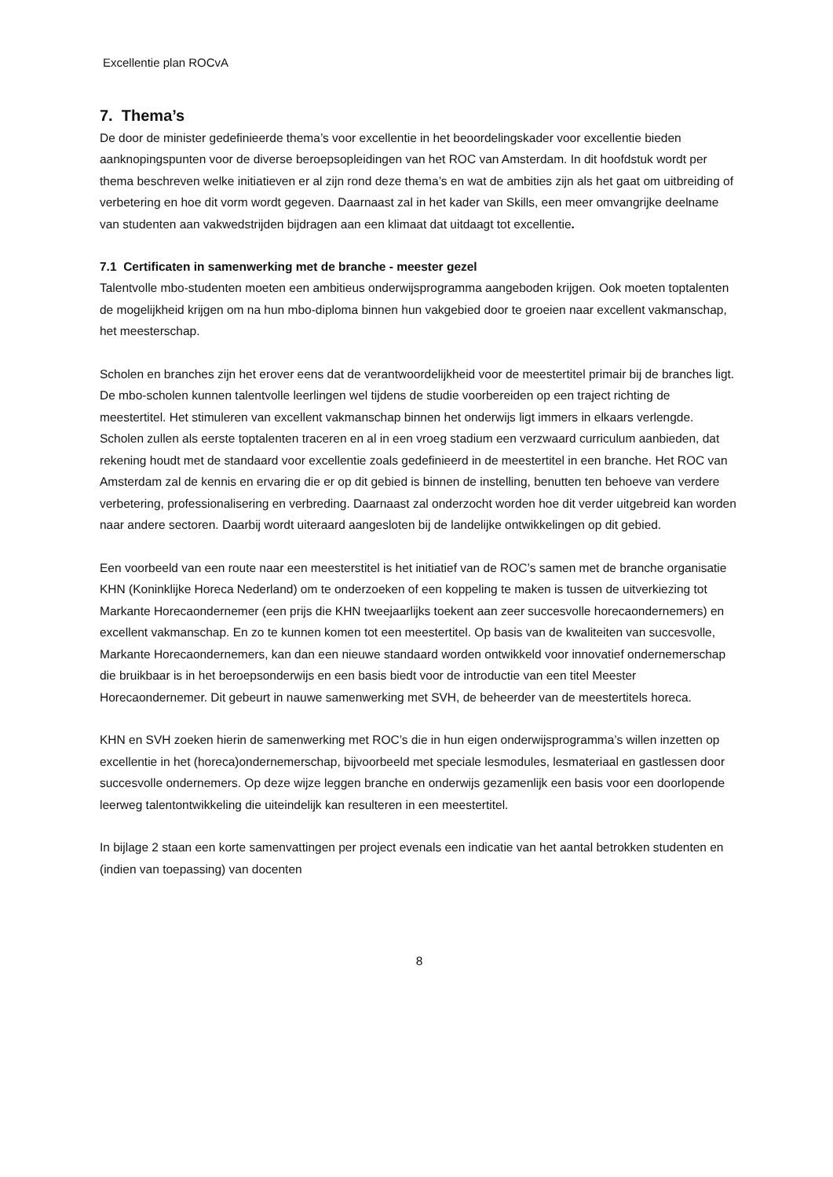Excellentie plan ROCvA
7. Thema’s
De door de minister gedefinieerde thema’s voor excellentie in het beoordelingskader voor excellentie bieden aanknopingspunten voor de diverse beroepsopleidingen van het ROC van Amsterdam. In dit hoofdstuk wordt per thema beschreven welke initiatieven er al zijn rond deze thema’s en wat de ambities zijn als het gaat om uitbreiding of verbetering en hoe dit vorm wordt gegeven. Daarnaast zal in het kader van Skills, een meer omvangrijke deelname van studenten aan vakwedstrijden bijdragen aan een klimaat dat uitdaagt tot excellentie.
7.1 Certificaten in samenwerking met de branche - meester gezel
Talentvolle mbo-studenten moeten een ambitieus onderwijsprogramma aangeboden krijgen. Ook moeten toptalenten de mogelijkheid krijgen om na hun mbo-diploma binnen hun vakgebied door te groeien naar excellent vakmanschap, het meesterschap.
Scholen en branches zijn het erover eens dat de verantwoordelijkheid voor de meestertitel primair bij de branches ligt. De mbo-scholen kunnen talentvolle leerlingen wel tijdens de studie voorbereiden op een traject richting de meestertitel. Het stimuleren van excellent vakmanschap binnen het onderwijs ligt immers in elkaars verlengde. Scholen zullen als eerste toptalenten traceren en al in een vroeg stadium een verzwaard curriculum aanbieden, dat rekening houdt met de standaard voor excellentie zoals gedefinieerd in de meestertitel in een branche. Het ROC van Amsterdam zal de kennis en ervaring die er op dit gebied is binnen de instelling, benutten ten behoeve van verdere verbetering, professionalisering en verbreding. Daarnaast zal onderzocht worden hoe dit verder uitgebreid kan worden naar andere sectoren. Daarbij wordt uiteraard aangesloten bij de landelijke ontwikkelingen op dit gebied.
Een voorbeeld van een route naar een meesterstitel is het initiatief van de ROC’s samen met de branche organisatie KHN (Koninklijke Horeca Nederland) om te onderzoeken of een koppeling te maken is tussen de uitverkiezing tot Markante Horecaondernemer (een prijs die KHN tweejaarlijks toekent aan zeer succesvolle horecaondernemers) en excellent vakmanschap. En zo te kunnen komen tot een meestertitel. Op basis van de kwaliteiten van succesvolle, Markante Horecaondernemers, kan dan een nieuwe standaard worden ontwikkeld voor innovatief ondernemerschap die bruikbaar is in het beroepsonderwijs en een basis biedt voor de introductie van een titel Meester Horecaondernemer. Dit gebeurt in nauwe samenwerking met SVH, de beheerder van de meestertitels horeca.
KHN en SVH zoeken hierin de samenwerking met ROC’s die in hun eigen onderwijsprogramma’s willen inzetten op excellentie in het (horeca)ondernemerschap, bijvoorbeeld met speciale lesmodules, lesmateriaal en gastlessen door succesvolle ondernemers. Op deze wijze leggen branche en onderwijs gezamenlijk een basis voor een doorlopende leerweg talentontwikkeling die uiteindelijk kan resulteren in een meestertitel.
In bijlage 2 staan een korte samenvattingen per project evenals een indicatie van het aantal betrokken studenten en (indien van toepassing) van docenten
8